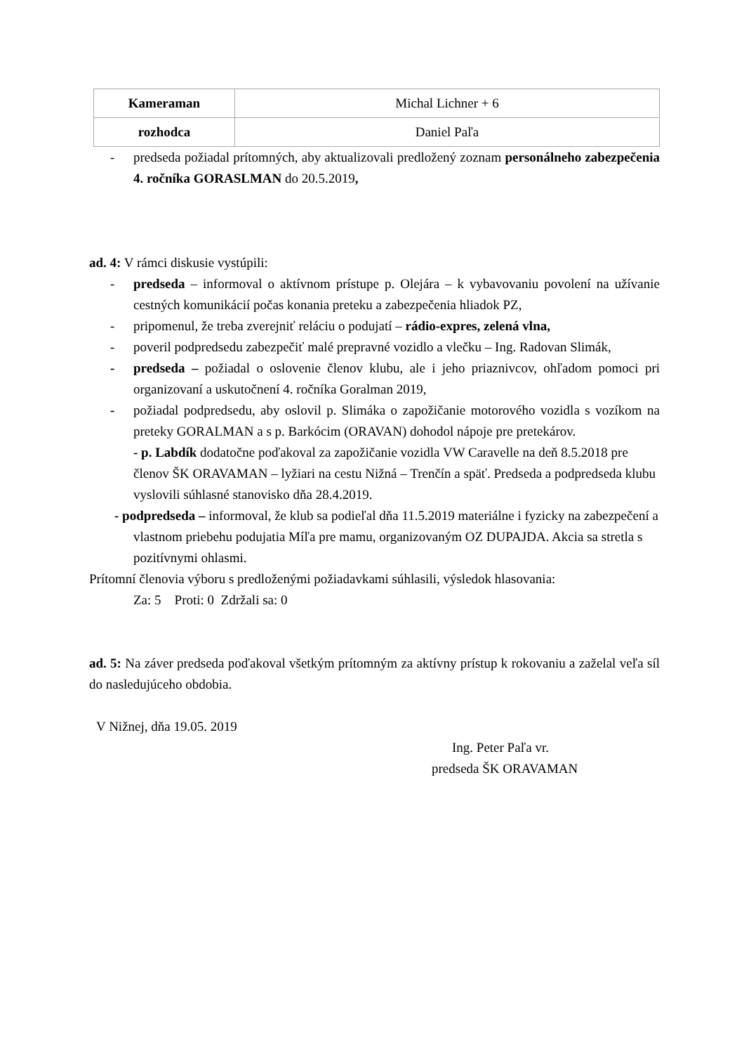| Kameraman | Michal Lichner + 6 |
| rozhodca | Daniel Paľa |
- predseda požiadal prítomných, aby aktualizovali predložený zoznam personálneho zabezpečenia 4. ročníka GORASLMAN do 20.5.2019,
ad. 4: V rámci diskusie vystúpili:
- predseda – informoval o aktívnom prístupe p. Olejára – k vybavovaniu povolení na užívanie cestných komunikácií počas konania preteku a zabezpečenia hliadok PZ,
- pripomenul, že treba zverejniť reláciu o podujatí – rádio-expres, zelená vlna,
- poveril podpredsedu zabezpečiť malé prepravné vozidlo a vlečku – Ing. Radovan Slimák,
- predseda – požiadal o oslovenie členov klubu, ale i jeho priaznivcov, ohľadom pomoci pri organizovaní a uskutočnení 4. ročníka Goralman 2019,
- požiadal podpredsedu, aby oslovil p. Slimáka o zapožičanie motorového vozidla s vozíkom na preteky GORALMAN a s p. Barkócim (ORAVAN) dohodol nápoje pre pretekárov.
- p. Labdík dodatočne poďakoval za zapožičanie vozidla VW Caravelle na deň 8.5.2018 pre členov ŠK ORAVAMAN – lyžiari na cestu Nižná – Trenčín a späť. Predseda a podpredseda klubu vyslovili súhlasné stanovisko dňa 28.4.2019.
- podpredseda – informoval, že klub sa podieľal dňa 11.5.2019 materiálne i fyzicky na zabezpečení a vlastnom priebehu podujatia Míľa pre mamu, organizovaným OZ DUPAJDA. Akcia sa stretla s pozitívnymi ohlasmi.
Prítomní členovia výboru s predloženými požiadavkami súhlasili, výsledok hlasovania:
Za: 5 Proti: 0 Zdržali sa: 0
ad. 5: Na záver predseda poďakoval všetkým prítomným za aktívny prístup k rokovaniu a zaželal veľa síl do nasledujúceho obdobia.
V Nižnej, dňa 19.05. 2019
Ing. Peter Paľa vr.
predseda ŠK ORAVAMAN